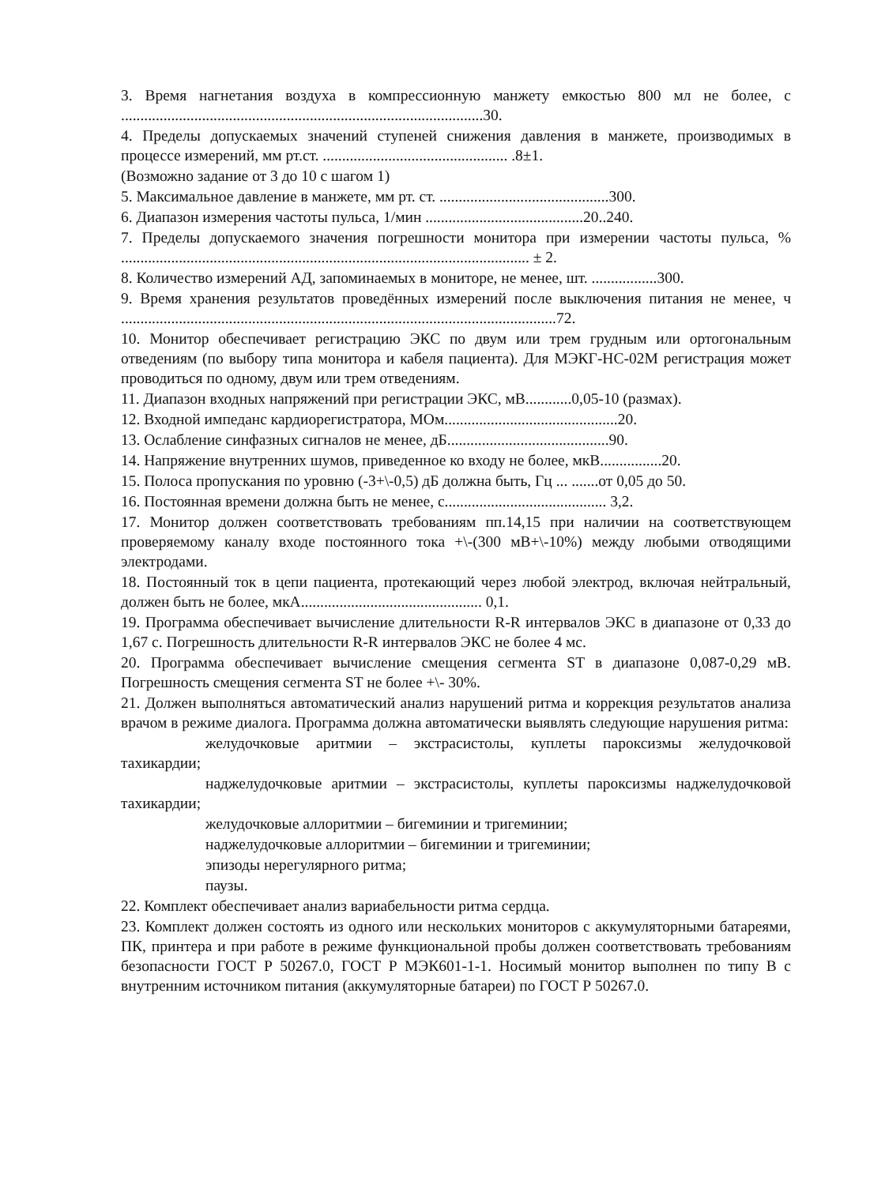3. Время нагнетания воздуха в компрессионную манжету емкостью 800 мл не более, с ..............................................................................................30.
4. Пределы допускаемых значений ступеней снижения давления в манжете, производимых в процессе измерений, мм рт.ст. ................................................ .8±1.
(Возможно задание от 3 до 10 с шагом 1)
5. Максимальное давление в манжете, мм рт. ст. ............................................300.
6. Диапазон измерения частоты пульса, 1/мин .........................................20..240.
7. Пределы допускаемого значения погрешности монитора при измерении частоты пульса, % .......................................................................................................... ± 2.
8. Количество измерений АД, запоминаемых в мониторе, не менее, шт. .................300.
9. Время хранения результатов проведённых измерений после выключения питания не менее, ч .................................................................................................................72.
10. Монитор обеспечивает регистрацию ЭКС по двум или трем грудным или ортогональным отведениям (по выбору типа монитора и кабеля пациента). Для МЭКГ-НС-02М регистрация может проводиться по одному, двум или трем отведениям.
11. Диапазон входных напряжений при регистрации ЭКС, мВ............0,05-10 (размах).
12. Входной импеданс кардиорегистратора, МОм.............................................20.
13. Ослабление синфазных сигналов не менее, дБ..........................................90.
14. Напряжение внутренних шумов, приведенное ко входу не более, мкВ................20.
15. Полоса пропускания по уровню (-3+\-0,5) дБ должна быть, Гц ... .......от 0,05 до 50.
16. Постоянная времени должна быть не менее, с.......................................... 3,2.
17. Монитор должен соответствовать требованиям пп.14,15 при наличии на соответствующем проверяемому каналу входе постоянного тока +\-(300 мВ+\-10%) между любыми отводящими электродами.
18. Постоянный ток в цепи пациента, протекающий через любой электрод, включая нейтральный, должен быть не более, мкА............................................... 0,1.
19. Программа обеспечивает вычисление длительности R-R интервалов ЭКС в диапазоне от 0,33 до 1,67 с. Погрешность длительности R-R интервалов ЭКС не более 4 мс.
20. Программа обеспечивает вычисление смещения сегмента ST в диапазоне 0,087-0,29 мВ. Погрешность смещения сегмента ST не более +\- 30%.
21. Должен выполняться автоматический анализ нарушений ритма и коррекция результатов анализа врачом в режиме диалога. Программа должна автоматически выявлять следующие нарушения ритма:
желудочковые аритмии – экстрасистолы, куплеты пароксизмы желудочковой тахикардии;
наджелудочковые аритмии – экстрасистолы, куплеты пароксизмы наджелудочковой тахикардии;
желудочковые аллоритмии – бигеминии и тригеминии;
наджелудочковые аллоритмии – бигеминии и тригеминии;
эпизоды нерегулярного ритма;
паузы.
22. Комплект обеспечивает анализ вариабельности ритма сердца.
23. Комплект должен состоять из одного или нескольких мониторов с аккумуляторными батареями, ПК, принтера и при работе в режиме функциональной пробы должен соответствовать требованиям безопасности ГОСТ Р 50267.0, ГОСТ Р МЭК601-1-1. Носимый монитор выполнен по типу В с внутренним источником питания (аккумуляторные батареи) по ГОСТ Р 50267.0.